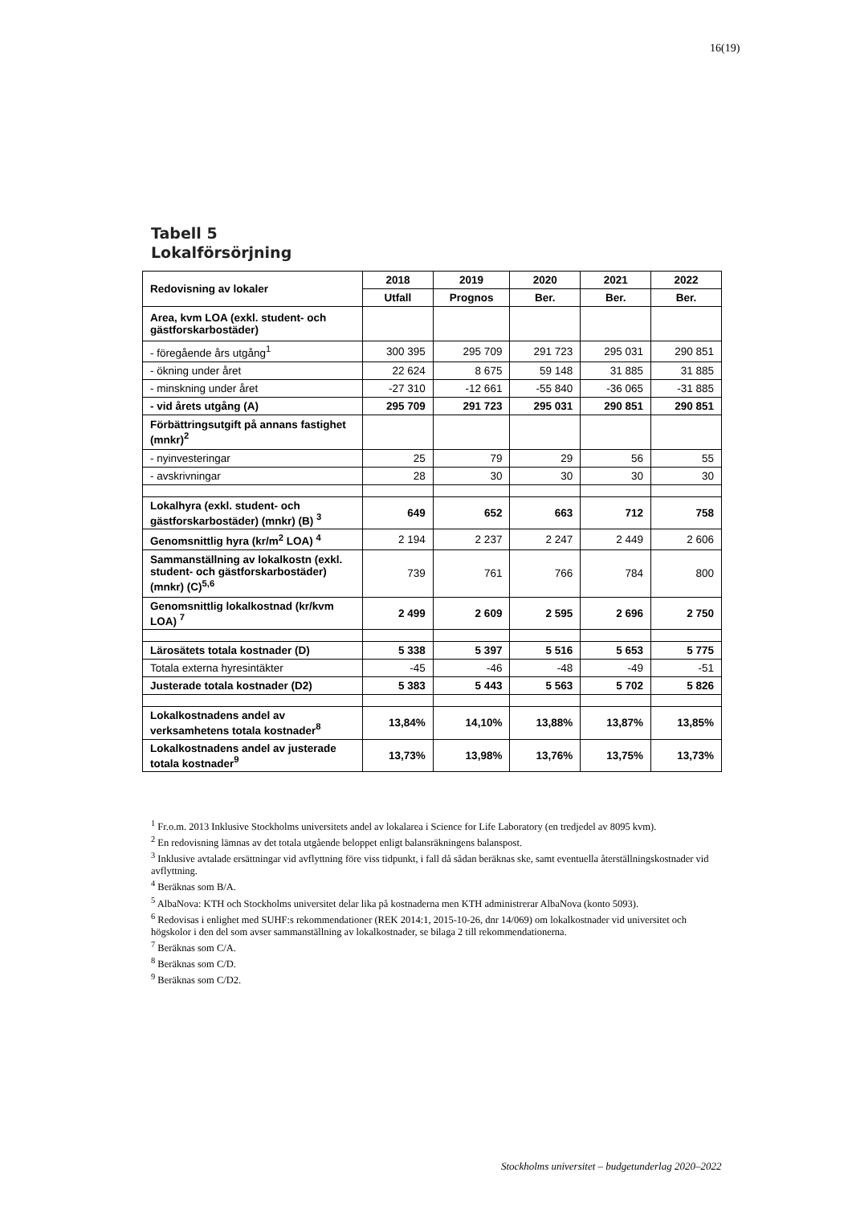16(19)
Tabell 5
Lokalförsörjning
| Redovisning av lokaler | 2018 | 2019 | 2020 | 2021 | 2022 |
| --- | --- | --- | --- | --- | --- |
| | Utfall | Prognos | Ber. | Ber. | Ber. |
| Area, kvm LOA (exkl. student- och gästforskarbostäder) | | | | | |
| - föregående års utgång<sup>1</sup> | 300 395 | 295 709 | 291 723 | 295 031 | 290 851 |
| - ökning under året | 22 624 | 8 675 | 59 148 | 31 885 | 31 885 |
| - minskning under året | -27 310 | -12 661 | -55 840 | -36 065 | -31 885 |
| - vid årets utgång (A) | 295 709 | 291 723 | 295 031 | 290 851 | 290 851 |
| Förbättringsutgift på annans fastighet (mnkr)<sup>2</sup> | | | | | |
| - nyinvesteringar | 25 | 79 | 29 | 56 | 55 |
| - avskrivningar | 28 | 30 | 30 | 30 | 30 |
| Lokalhyra (exkl. student- och gästforskarbostäder) (mnkr) (B) <sup>3</sup> | 649 | 652 | 663 | 712 | 758 |
| Genomsnittlig hyra (kr/m<sup>2</sup> LOA) <sup>4</sup> | 2 194 | 2 237 | 2 247 | 2 449 | 2 606 |
| Sammanställning av lokalkostn (exkl. student- och gästforskarbostäder) (mnkr) (C)<sup>5,6</sup> | 739 | 761 | 766 | 784 | 800 |
| Genomsnittlig lokalkostnad (kr/kvm LOA) <sup>7</sup> | 2 499 | 2 609 | 2 595 | 2 696 | 2 750 |
| Lärosätets totala kostnader (D) | 5 338 | 5 397 | 5 516 | 5 653 | 5 775 |
| Totala externa hyresintäkter | -45 | -46 | -48 | -49 | -51 |
| Justerade totala kostnader (D2) | 5 383 | 5 443 | 5 563 | 5 702 | 5 826 |
| Lokalkostnadens andel av verksamhetens totala kostnader<sup>8</sup> | 13,84% | 14,10% | 13,88% | 13,87% | 13,85% |
| Lokalkostnadens andel av justerade totala kostnader<sup>9</sup> | 13,73% | 13,98% | 13,76% | 13,75% | 13,73% |
<sup>1</sup> Fr.o.m. 2013 Inklusive Stockholms universitets andel av lokalarea i Science for Life Laboratory (en tredjedel av 8095 kvm).
<sup>2</sup> En redovisning lämnas av det totala utgående beloppet enligt balansräkningens balanspost.
<sup>3</sup> Inklusive avtalade ersättningar vid avflyttning före viss tidpunkt, i fall då sådan beräknas ske, samt eventuella återställningskostnader vid avflyttning.
<sup>4</sup> Beräknas som B/A.
<sup>5</sup> AlbaNova: KTH och Stockholms universitet delar lika på kostnaderna men KTH administrerar AlbaNova (konto 5093).
<sup>6</sup> Redovisas i enlighet med SUHF:s rekommendationer (REK 2014:1, 2015-10-26, dnr 14/069) om lokalkostnader vid universitet och högskolor i den del som avser sammanställning av lokalkostnader, se bilaga 2 till rekommendationerna.
<sup>7</sup> Beräknas som C/A.
<sup>8</sup> Beräknas som C/D.
<sup>9</sup> Beräknas som C/D2.
Stockholms universitet – budgetunderlag 2020–2022